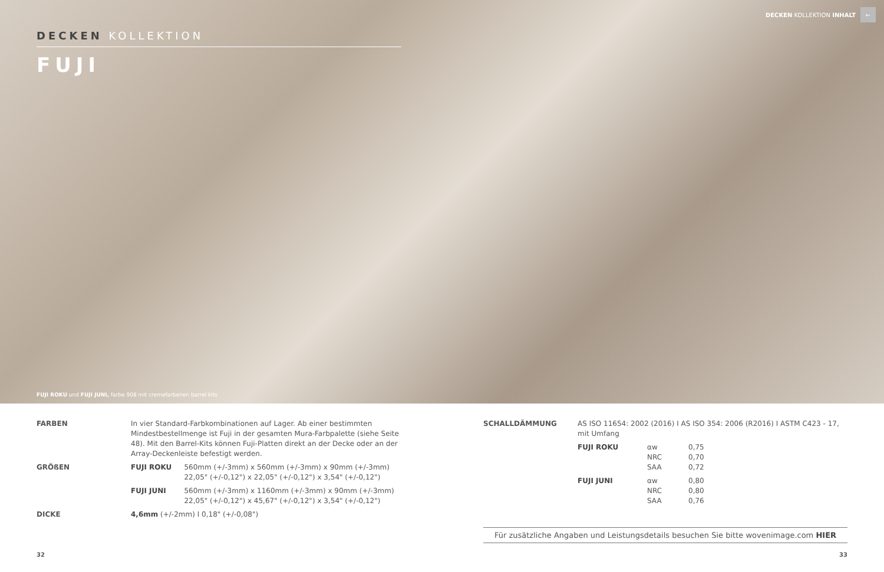DECKEN KOLLEKTION INHALT ←
DECKEN KOLLEKTION
FUJI
FUJI ROKU und FUJI JUNI, farbe 908 mit cremefarbenen barrel kits
| FARBEN | In vier Standard-Farbkombinationen auf Lager. Ab einer bestimmten Mindestbestellmenge ist Fuji in der gesamten Mura-Farbpalette (siehe Seite 48). Mit den Barrel-Kits können Fuji-Platten direkt an der Decke oder an der Array-Deckenleiste befestigt werden. | |
| GRÖßEN | FUJI ROKU | 560mm (+/-3mm) x 560mm (+/-3mm) x 90mm (+/-3mm) 22,05" (+/-0,12") x 22,05" (+/-0,12") x 3,54" (+/-0,12") |
| | FUJI JUNI | 560mm (+/-3mm) x 1160mm (+/-3mm) x 90mm (+/-3mm) 22,05" (+/-0,12") x 45,67" (+/-0,12") x 3,54" (+/-0,12") |
| DICKE | 4,6mm (+/-2mm) I 0,18" (+/-0,08") | |
| SCHALLDÄMMUNG | AS ISO 11654: 2002 (2016) I AS ISO 354: 2006 (R2016) I ASTM C423 - 17, mit Umfang | | |
| | FUJI ROKU | αw NRC SAA | 0,75 0,70 0,72 |
| | FUJI JUNI | αw NRC SAA | 0,80 0,80 0,76 |
Für zusätzliche Angaben und Leistungsdetails besuchen Sie bitte wovenimage.com HIER
32 33